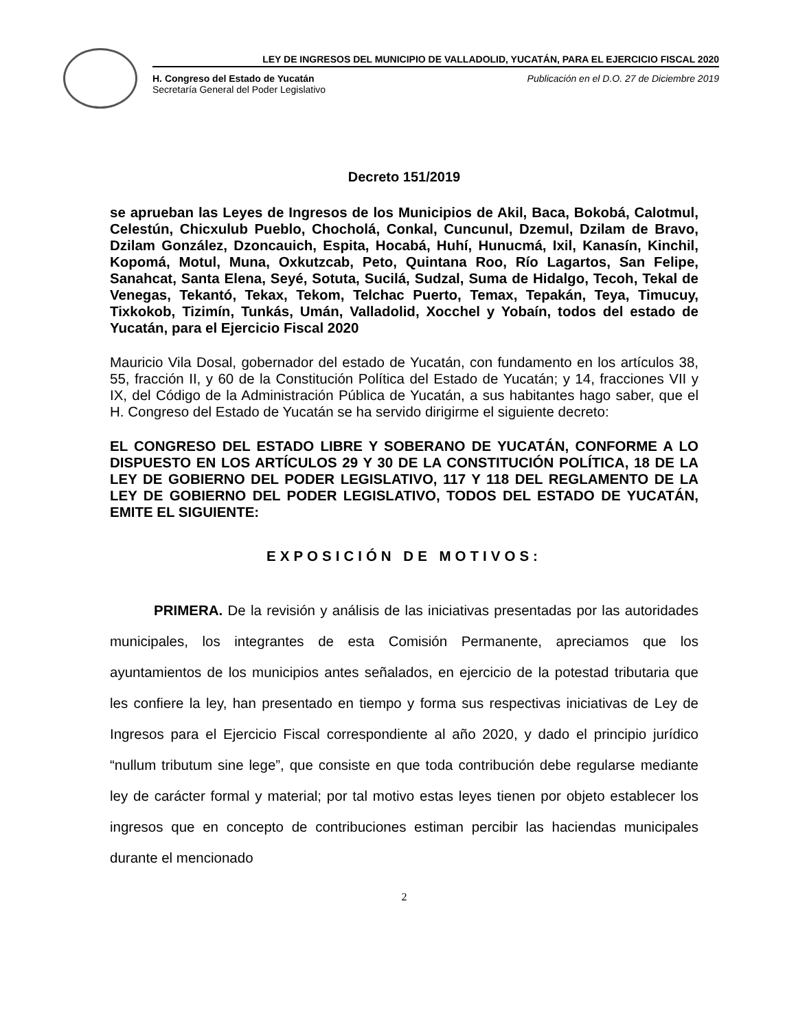LEY DE INGRESOS DEL MUNICIPIO DE VALLADOLID, YUCATÁN, PARA EL EJERCICIO FISCAL 2020
H. Congreso del Estado de Yucatán
Secretaría General del Poder Legislativo
Publicación en el D.O. 27 de Diciembre 2019
Decreto 151/2019
se aprueban las Leyes de Ingresos de los Municipios de Akil, Baca, Bokobá, Calotmul, Celestún, Chicxulub Pueblo, Chocholá, Conkal, Cuncunul, Dzemul, Dzilam de Bravo, Dzilam González, Dzoncauich, Espita, Hocabá, Huhí, Hunucmá, Ixil, Kanasín, Kinchil, Kopomá, Motul, Muna, Oxkutzcab, Peto, Quintana Roo, Río Lagartos, San Felipe, Sanahcat, Santa Elena, Seyé, Sotuta, Sucilá, Sudzal, Suma de Hidalgo, Tecoh, Tekal de Venegas, Tekantó, Tekax, Tekom, Telchac Puerto, Temax, Tepakán, Teya, Timucuy, Tixkokob, Tizimín, Tunkás, Umán, Valladolid, Xocchel y Yobaín, todos del estado de Yucatán, para el Ejercicio Fiscal 2020
Mauricio Vila Dosal, gobernador del estado de Yucatán, con fundamento en los artículos 38, 55, fracción II, y 60 de la Constitución Política del Estado de Yucatán; y 14, fracciones VII y IX, del Código de la Administración Pública de Yucatán, a sus habitantes hago saber, que el H. Congreso del Estado de Yucatán se ha servido dirigirme el siguiente decreto:
EL CONGRESO DEL ESTADO LIBRE Y SOBERANO DE YUCATÁN, CONFORME A LO DISPUESTO EN LOS ARTÍCULOS 29 Y 30 DE LA CONSTITUCIÓN POLÍTICA, 18 DE LA LEY DE GOBIERNO DEL PODER LEGISLATIVO, 117 Y 118 DEL REGLAMENTO DE LA LEY DE GOBIERNO DEL PODER LEGISLATIVO, TODOS DEL ESTADO DE YUCATÁN, EMITE EL SIGUIENTE:
EXPOSICIÓN DE MOTIVOS:
PRIMERA. De la revisión y análisis de las iniciativas presentadas por las autoridades municipales, los integrantes de esta Comisión Permanente, apreciamos que los ayuntamientos de los municipios antes señalados, en ejercicio de la potestad tributaria que les confiere la ley, han presentado en tiempo y forma sus respectivas iniciativas de Ley de Ingresos para el Ejercicio Fiscal correspondiente al año 2020, y dado el principio jurídico “nullum tributum sine lege”, que consiste en que toda contribución debe regularse mediante ley de carácter formal y material; por tal motivo estas leyes tienen por objeto establecer los ingresos que en concepto de contribuciones estiman percibir las haciendas municipales durante el mencionado
2